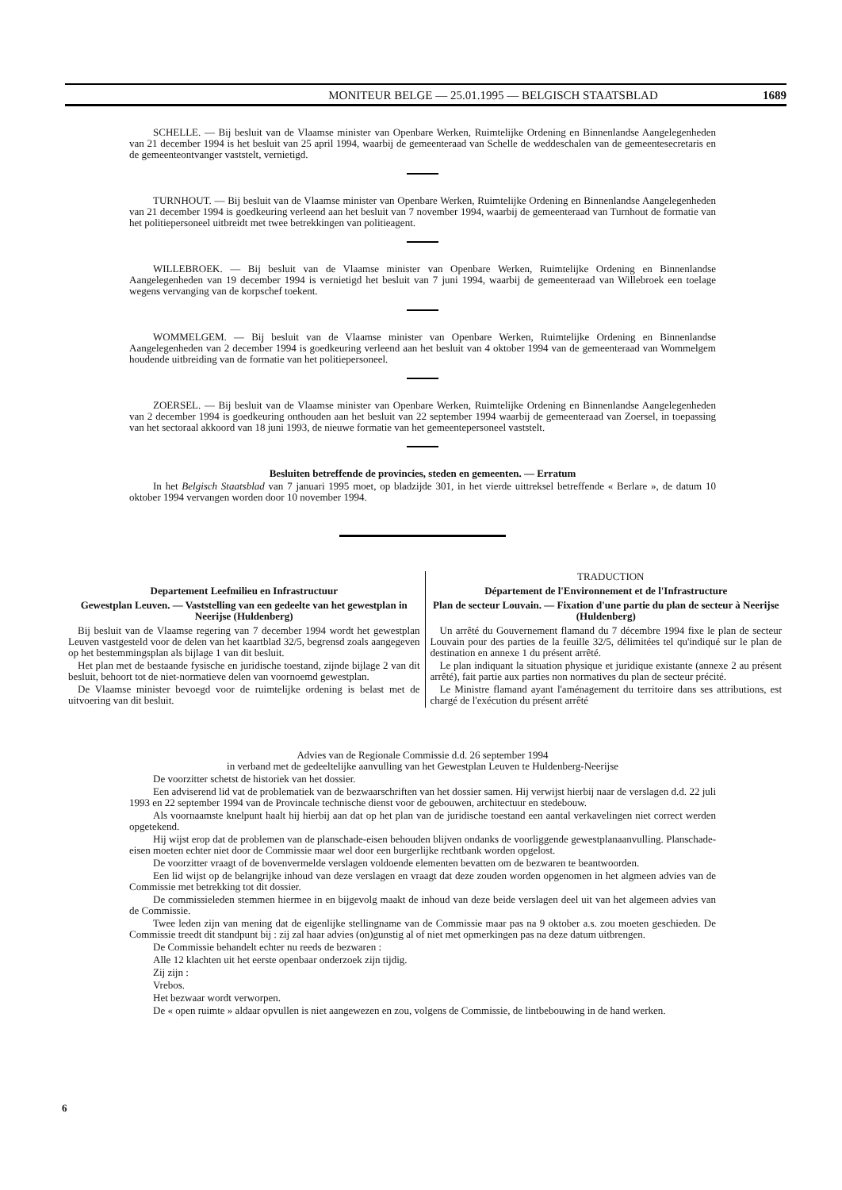MONITEUR BELGE — 25.01.1995 — BELGISCH STAATSBLAD 1689
SCHELLE. — Bij besluit van de Vlaamse minister van Openbare Werken, Ruimtelijke Ordening en Binnenlandse Aangelegenheden van 21 december 1994 is het besluit van 25 april 1994, waarbij de gemeenteraad van Schelle de weddeschalen van de gemeentesecretaris en de gemeenteontvanger vaststelt, vernietigd.
TURNHOUT. — Bij besluit van de Vlaamse minister van Openbare Werken, Ruimtelijke Ordening en Binnenlandse Aangelegenheden van 21 december 1994 is goedkeuring verleend aan het besluit van 7 november 1994, waarbij de gemeenteraad van Turnhout de formatie van het politiepersoneel uitbreidt met twee betrekkingen van politieagent.
WILLEBROEK. — Bij besluit van de Vlaamse minister van Openbare Werken, Ruimtelijke Ordening en Binnenlandse Aangelegenheden van 19 december 1994 is vernietigd het besluit van 7 juni 1994, waarbij de gemeenteraad van Willebroek een toelage wegens vervanging van de korpschef toekent.
WOMMELGEM. — Bij besluit van de Vlaamse minister van Openbare Werken, Ruimtelijke Ordening en Binnenlandse Aangelegenheden van 2 december 1994 is goedkeuring verleend aan het besluit van 4 oktober 1994 van de gemeenteraad van Wommelgem houdende uitbreiding van de formatie van het politiepersoneel.
ZOERSEL. — Bij besluit van de Vlaamse minister van Openbare Werken, Ruimtelijke Ordening en Binnenlandse Aangelegenheden van 2 december 1994 is goedkeuring onthouden aan het besluit van 22 september 1994 waarbij de gemeenteraad van Zoersel, in toepassing van het sectoraal akkoord van 18 juni 1993, de nieuwe formatie van het gemeentepersoneel vaststelt.
Besluiten betreffende de provincies, steden en gemeenten. — Erratum
In het Belgisch Staatsblad van 7 januari 1995 moet, op bladzijde 301, in het vierde uittreksel betreffende « Berlare », de datum 10 oktober 1994 vervangen worden door 10 november 1994.
Departement Leefmilieu en Infrastructuur
Gewestplan Leuven. — Vaststelling van een gedeelte van het gewestplan in Neerijse (Huldenberg)
Bij besluit van de Vlaamse regering van 7 december 1994 wordt het gewestplan Leuven vastgesteld voor de delen van het kaartblad 32/5, begrensd zoals aangegeven op het bestemmingsplan als bijlage 1 van dit besluit.
Het plan met de bestaande fysische en juridische toestand, zijnde bijlage 2 van dit besluit, behoort tot de niet-normatieve delen van voornoemd gewestplan.
De Vlaamse minister bevoegd voor de ruimtelijke ordening is belast met de uitvoering van dit besluit.
TRADUCTION
Département de l'Environnement et de l'Infrastructure
Plan de secteur Louvain. — Fixation d'une partie du plan de secteur à Neerijse (Huldenberg)
Un arrêté du Gouvernement flamand du 7 décembre 1994 fixe le plan de secteur Louvain pour des parties de la feuille 32/5, délimitées tel qu'indiqué sur le plan de destination en annexe 1 du présent arrêté.
Le plan indiquant la situation physique et juridique existante (annexe 2 au présent arrêté), fait partie aux parties non normatives du plan de secteur précité.
Le Ministre flamand ayant l'aménagement du territoire dans ses attributions, est chargé de l'exécution du présent arrêté
Advies van de Regionale Commissie d.d. 26 september 1994
in verband met de gedeeltelijke aanvulling van het Gewestplan Leuven te Huldenberg-Neerijse
De voorzitter schetst de historiek van het dossier.
Een adviserend lid vat de problematiek van de bezwaarschriften van het dossier samen. Hij verwijst hierbij naar de verslagen d.d. 22 juli 1993 en 22 september 1994 van de Provincale technische dienst voor de gebouwen, architectuur en stedebouw.
Als voornaamste knelpunt haalt hij hierbij aan dat op het plan van de juridische toestand een aantal verkavelingen niet correct werden opgetekend.
Hij wijst erop dat de problemen van de planschade-eisen behouden blijven ondanks de voorliggende gewestplanaanvulling. Planschade-eisen moeten echter niet door de Commissie maar wel door een burgerlijke rechtbank worden opgelost.
De voorzitter vraagt of de bovenvermelde verslagen voldoende elementen bevatten om de bezwaren te beantwoorden.
Een lid wijst op de belangrijke inhoud van deze verslagen en vraagt dat deze zouden worden opgenomen in het algmeen advies van de Commissie met betrekking tot dit dossier.
De commissieleden stemmen hiermee in en bijgevolg maakt de inhoud van deze beide verslagen deel uit van het algemeen advies van de Commissie.
Twee leden zijn van mening dat de eigenlijke stellingname van de Commissie maar pas na 9 oktober a.s. zou moeten geschieden. De Commissie treedt dit standpunt bij : zij zal haar advies (on)gunstig al of niet met opmerkingen pas na deze datum uitbrengen.
De Commissie behandelt echter nu reeds de bezwaren :
Alle 12 klachten uit het eerste openbaar onderzoek zijn tijdig.
Zij zijn :
Vrebos.
Het bezwaar wordt verworpen.
De « open ruimte » aldaar opvullen is niet aangewezen en zou, volgens de Commissie, de lintbebouwing in de hand werken.
6